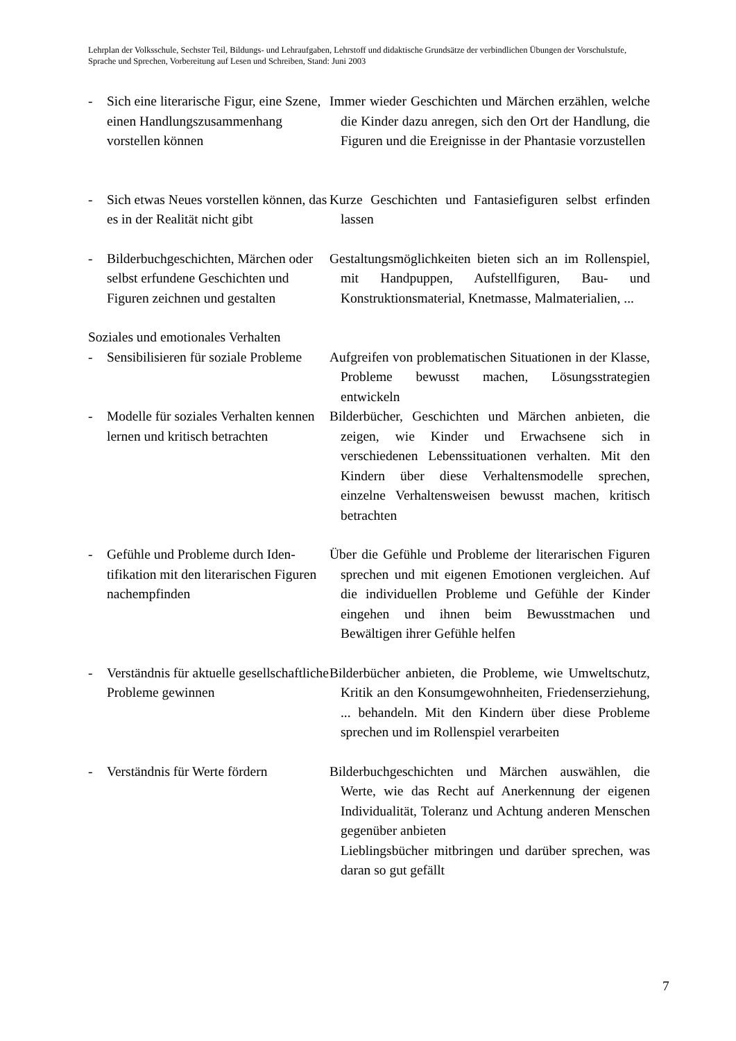Lehrplan der Volksschule, Sechster Teil, Bildungs- und Lehraufgaben, Lehrstoff und didaktische Grundsätze der verbindlichen Übungen der Vorschulstufe, Sprache und Sprechen, Vorbereitung auf Lesen und Schreiben, Stand: Juni 2003
- Sich eine literarische Figur, eine Szene, einen Handlungszusammen­hang vorstellen können
Immer wieder Geschichten und Märchen erzählen, welche die Kinder dazu anregen, sich den Ort der Handlung, die Figuren und die Ereignisse in der Phantasie vorzustellen
- Sich etwas Neues vorstellen können, das es in der Realität nicht gibt
Kurze Geschichten und Fantasiefiguren selbst er­finden lassen
- Bilderbuchgeschichten, Märchen oder selbst erfundene Geschichten und Figuren zeichnen und gestalten
Gestaltungsmöglichkeiten bieten sich an im Rollen­spiel, mit Handpuppen, Aufstellfiguren, Bau- und Konstruktionsmaterial, Knetmasse, Malma­terialien, ...
Soziales und emotionales Verhalten
- Sensibilisieren für soziale Probleme
Aufgreifen von problematischen Situationen in der Klasse, Probleme bewusst machen, Lösungsstrate­gien entwickeln
- Modelle für soziales Verhalten kennen lernen und kritisch be­trachten
Bilderbücher, Geschichten und Märchen anbieten, die zeigen, wie Kinder und Erwachsene sich in verschiedenen Lebenssituationen verhalten. Mit den Kindern über diese Verhaltensmodelle spre­chen, einzelne Verhaltensweisen bewusst machen, kritisch betrachten
- Gefühle und Probleme durch Iden­tifikation mit den literarischen Figuren nachempfinden
Über die Gefühle und Probleme der literarischen Figuren sprechen und mit eigenen Emotionen ver­gleichen. Auf die individuellen Probleme und Ge­fühle der Kinder eingehen und ihnen beim Be­wusstmachen und Bewältigen ihrer Gefühle helfen
- Verständnis für aktuelle gesell­schaftliche Probleme gewinnen
Bilderbücher anbieten, die Probleme, wie Umwelt­schutz, Kritik an den Konsumgewohnheiten, Frie­denserziehung, ... behandeln. Mit den Kindern über diese Probleme sprechen und im Rollenspiel verarbeiten
- Verständnis für Werte fördern
Bilderbuchgeschichten und Märchen auswählen, die Werte, wie das Recht auf Anerkennung der eige­nen Individualität, Toleranz und Achtung anderen Menschen gegenüber anbieten
Lieblingsbücher mitbringen und darüber sprechen, was daran so gut gefällt
7